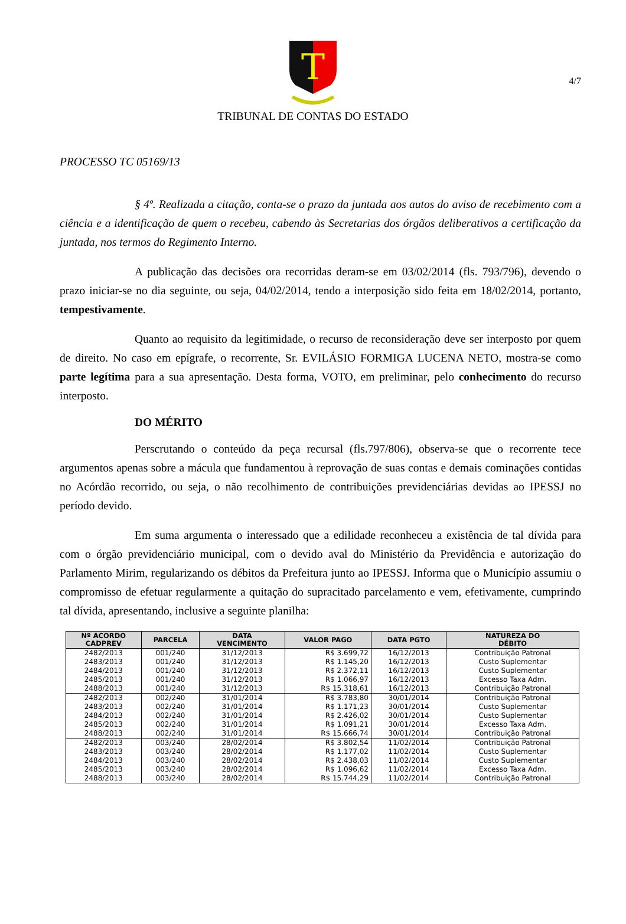4/7
T
TRIBUNAL DE CONTAS DO ESTADO
PROCESSO TC 05169/13
§ 4º. Realizada a citação, conta-se o prazo da juntada aos autos do aviso de recebimento com a ciência e a identificação de quem o recebeu, cabendo às Secretarias dos órgãos deliberativos a certificação da juntada, nos termos do Regimento Interno.
A publicação das decisões ora recorridas deram-se em 03/02/2014 (fls. 793/796), devendo o prazo iniciar-se no dia seguinte, ou seja, 04/02/2014, tendo a interposição sido feita em 18/02/2014, portanto, tempestivamente.
Quanto ao requisito da legitimidade, o recurso de reconsideração deve ser interposto por quem de direito. No caso em epígrafe, o recorrente, Sr. EVILÁSIO FORMIGA LUCENA NETO, mostra-se como parte legítima para a sua apresentação. Desta forma, VOTO, em preliminar, pelo conhecimento do recurso interposto.
DO MÉRITO
Perscrutando o conteúdo da peça recursal (fls.797/806), observa-se que o recorrente tece argumentos apenas sobre a mácula que fundamentou à reprovação de suas contas e demais cominações contidas no Acórdão recorrido, ou seja, o não recolhimento de contribuições previdenciárias devidas ao IPESSJ no período devido.
Em suma argumenta o interessado que a edilidade reconheceu a existência de tal dívida para com o órgão previdenciário municipal, com o devido aval do Ministério da Previdência e autorização do Parlamento Mirim, regularizando os débitos da Prefeitura junto ao IPESSJ. Informa que o Município assumiu o compromisso de efetuar regularmente a quitação do supracitado parcelamento e vem, efetivamente, cumprindo tal dívida, apresentando, inclusive a seguinte planilha:
| Nº ACORDO CADPREV | PARCELA | DATA VENCIMENTO | VALOR PAGO | DATA PGTO | NATUREZA DO DÉBITO |
| --- | --- | --- | --- | --- | --- |
| 2482/2013 | 001/240 | 31/12/2013 | R$ 3.699,72 | 16/12/2013 | Contribuição Patronal |
| 2483/2013 | 001/240 | 31/12/2013 | R$ 1.145,20 | 16/12/2013 | Custo Suplementar |
| 2484/2013 | 001/240 | 31/12/2013 | R$ 2.372,11 | 16/12/2013 | Custo Suplementar |
| 2485/2013 | 001/240 | 31/12/2013 | R$ 1.066,97 | 16/12/2013 | Excesso Taxa Adm. |
| 2488/2013 | 001/240 | 31/12/2013 | R$ 15.318,61 | 16/12/2013 | Contribuição Patronal |
| 2482/2013 | 002/240 | 31/01/2014 | R$ 3.783,80 | 30/01/2014 | Contribuição Patronal |
| 2483/2013 | 002/240 | 31/01/2014 | R$ 1.171,23 | 30/01/2014 | Custo Suplementar |
| 2484/2013 | 002/240 | 31/01/2014 | R$ 2.426,02 | 30/01/2014 | Custo Suplementar |
| 2485/2013 | 002/240 | 31/01/2014 | R$ 1.091,21 | 30/01/2014 | Excesso Taxa Adm. |
| 2488/2013 | 002/240 | 31/01/2014 | R$ 15.666,74 | 30/01/2014 | Contribuição Patronal |
| 2482/2013 | 003/240 | 28/02/2014 | R$ 3.802,54 | 11/02/2014 | Contribuição Patronal |
| 2483/2013 | 003/240 | 28/02/2014 | R$ 1.177,02 | 11/02/2014 | Custo Suplementar |
| 2484/2013 | 003/240 | 28/02/2014 | R$ 2.438,03 | 11/02/2014 | Custo Suplementar |
| 2485/2013 | 003/240 | 28/02/2014 | R$ 1.096,62 | 11/02/2014 | Excesso Taxa Adm. |
| 2488/2013 | 003/240 | 28/02/2014 | R$ 15.744,29 | 11/02/2014 | Contribuição Patronal |